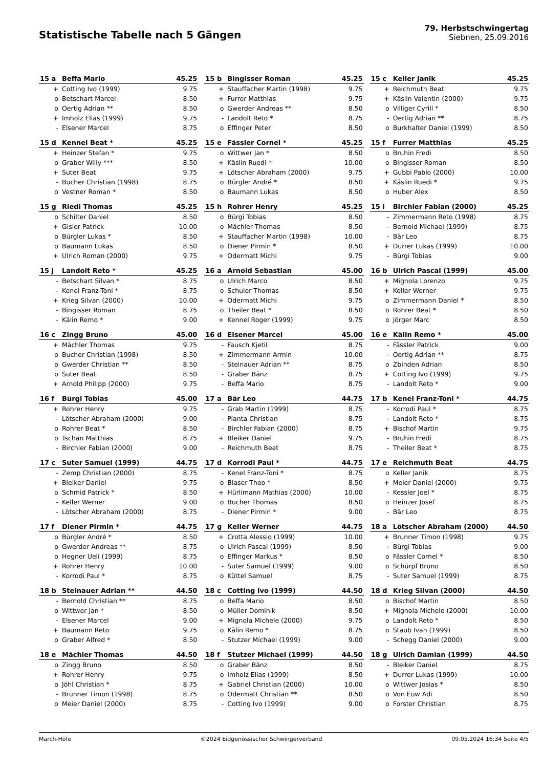Statistische Tabelle nach 5 Gängen
79. Herbstschwingertag
Siebnen, 25.09.2016
| 15 a | Beffa Mario | 45.25 |
| --- | --- | --- |
| + | Cotting Ivo (1999) | 9.75 |
| o | Betschart Marcel | 8.50 |
| o | Oertig Adrian ** | 8.50 |
| + | Imholz Elias (1999) | 9.75 |
| - | Elsener Marcel | 8.75 |
| 15 b | Bingisser Roman | 45.25 |
| --- | --- | --- |
| + | Stauffacher Martin (1998) | 9.75 |
| + | Furrer Matthias | 9.75 |
| o | Gwerder Andreas ** | 8.50 |
| - | Landolt Reto * | 8.75 |
| o | Effinger Peter | 8.50 |
| 15 c | Keller Janik | 45.25 |
| --- | --- | --- |
| + | Reichmuth Beat | 9.75 |
| + | Käslin Valentin (2000) | 9.75 |
| o | Villiger Cyrill * | 8.50 |
| - | Oertig Adrian ** | 8.75 |
| o | Burkhalter Daniel (1999) | 8.50 |
| 15 d | Kennel Beat * | 45.25 |
| --- | --- | --- |
| + | Heinzer Stefan * | 9.75 |
| o | Graber Willy *** | 8.50 |
| + | Suter Beat | 9.75 |
| - | Bucher Christian (1998) | 8.75 |
| o | Vestner Roman * | 8.50 |
| 15 e | Fässler Cornel * | 45.25 |
| --- | --- | --- |
| o | Wittwer Jan * | 8.50 |
| + | Käslin Ruedi * | 10.00 |
| + | Lötscher Abraham (2000) | 9.75 |
| o | Bürgler André * | 8.50 |
| o | Baumann Lukas | 8.50 |
| 15 f | Furrer Matthias | 45.25 |
| --- | --- | --- |
| o | Bruhin Fredi | 8.50 |
| o | Bingisser Roman | 8.50 |
| + | Gubbi Pablo (2000) | 10.00 |
| + | Käslin Ruedi * | 9.75 |
| o | Huber Alex | 8.50 |
| 15 g | Riedi Thomas | 45.25 |
| --- | --- | --- |
| o | Schilter Daniel | 8.50 |
| + | Gisler Patrick | 10.00 |
| o | Bürgler Lukas * | 8.50 |
| o | Baumann Lukas | 8.50 |
| + | Ulrich Roman (2000) | 9.75 |
| 15 h | Rohrer Henry | 45.25 |
| --- | --- | --- |
| o | Bürgi Tobias | 8.50 |
| o | Mächler Thomas | 8.50 |
| + | Stauffacher Martin (1998) | 10.00 |
| o | Diener Pirmin * | 8.50 |
| + | Odermatt Michi | 9.75 |
| 15 i | Birchler Fabian (2000) | 45.25 |
| --- | --- | --- |
| - | Zimmermann Reto (1998) | 8.75 |
| - | Bernold Michael (1999) | 8.75 |
| - | Bär Leo | 8.75 |
| + | Durrer Lukas (1999) | 10.00 |
| - | Bürgi Tobias | 9.00 |
| 15 j | Landolt Reto * | 45.25 |
| --- | --- | --- |
| - | Betschart Silvan * | 8.75 |
| - | Kenel Franz-Toni * | 8.75 |
| + | Krieg Silvan (2000) | 10.00 |
| - | Bingisser Roman | 8.75 |
| - | Kälin Remo * | 9.00 |
| 16 a | Arnold Sebastian | 45.00 |
| --- | --- | --- |
| o | Ulrich Marco | 8.50 |
| o | Schuler Thomas | 8.50 |
| + | Odermatt Michi | 9.75 |
| o | Theiler Beat * | 8.50 |
| + | Kennel Roger (1999) | 9.75 |
| 16 b | Ulrich Pascal (1999) | 45.00 |
| --- | --- | --- |
| + | Mignola Lorenzo | 9.75 |
| + | Keller Werner | 9.75 |
| o | Zimmermann Daniel * | 8.50 |
| o | Rohrer Beat * | 8.50 |
| o | Jörger Marc | 8.50 |
| 16 c | Zingg Bruno | 45.00 |
| --- | --- | --- |
| + | Mächler Thomas | 9.75 |
| o | Bucher Christian (1998) | 8.50 |
| o | Gwerder Christian ** | 8.50 |
| o | Suter Beat | 8.50 |
| + | Arnold Philipp (2000) | 9.75 |
| 16 d | Elsener Marcel | 45.00 |
| --- | --- | --- |
| - | Fausch Kjetil | 8.75 |
| + | Zimmermann Armin | 10.00 |
| - | Steinauer Adrian ** | 8.75 |
| - | Graber Bänz | 8.75 |
| - | Beffa Mario | 8.75 |
| 16 e | Kälin Remo * | 45.00 |
| --- | --- | --- |
| - | Fässler Patrick | 9.00 |
| - | Oertig Adrian ** | 8.75 |
| o | Zbinden Adrian | 8.50 |
| + | Cotting Ivo (1999) | 9.75 |
| - | Landolt Reto * | 9.00 |
| 16 f | Bürgi Tobias | 45.00 |
| --- | --- | --- |
| + | Rohrer Henry | 9.75 |
| - | Lötscher Abraham (2000) | 9.00 |
| o | Rohrer Beat * | 8.50 |
| o | Tschan Matthias | 8.75 |
| - | Birchler Fabian (2000) | 9.00 |
| 17 a | Bär Leo | 44.75 |
| --- | --- | --- |
| - | Grab Martin (1999) | 8.75 |
| - | Pianta Christian | 8.75 |
| - | Birchler Fabian (2000) | 8.75 |
| + | Bleiker Daniel | 9.75 |
| - | Reichmuth Beat | 8.75 |
| 17 b | Kenel Franz-Toni * | 44.75 |
| --- | --- | --- |
| - | Korrodi Paul * | 8.75 |
| - | Landolt Reto * | 8.75 |
| + | Bischof Martin | 9.75 |
| - | Bruhin Fredi | 8.75 |
| - | Theiler Beat * | 8.75 |
| 17 c | Suter Samuel (1999) | 44.75 |
| --- | --- | --- |
| - | Zemp Christian (2000) | 8.75 |
| + | Bleiker Daniel | 9.75 |
| o | Schmid Patrick * | 8.50 |
| - | Keller Werner | 9.00 |
| - | Lötscher Abraham (2000) | 8.75 |
| 17 d | Korrodi Paul * | 44.75 |
| --- | --- | --- |
| - | Kenel Franz-Toni * | 8.75 |
| o | Blaser Theo * | 8.50 |
| + | Hürlimann Mathias (2000) | 10.00 |
| o | Bucher Thomas | 8.50 |
| - | Diener Pirmin * | 9.00 |
| 17 e | Reichmuth Beat | 44.75 |
| --- | --- | --- |
| o | Keller Janik | 8.75 |
| + | Meier Daniel (2000) | 9.75 |
| - | Kessler Joel * | 8.75 |
| o | Heinzer Josef | 8.75 |
| - | Bär Leo | 8.75 |
| 17 f | Diener Pirmin * | 44.75 |
| --- | --- | --- |
| o | Bürgler André * | 8.50 |
| o | Gwerder Andreas ** | 8.75 |
| o | Hegner Ueli (1999) | 8.75 |
| + | Rohrer Henry | 10.00 |
| - | Korrodi Paul * | 8.75 |
| 17 g | Keller Werner | 44.75 |
| --- | --- | --- |
| + | Crotta Alessio (1999) | 10.00 |
| o | Ulrich Pascal (1999) | 8.50 |
| o | Effinger Markus * | 8.50 |
| - | Suter Samuel (1999) | 9.00 |
| o | Küttel Samuel | 8.75 |
| 18 a | Lötscher Abraham (2000) | 44.50 |
| --- | --- | --- |
| + | Brunner Timon (1998) | 9.75 |
| - | Bürgi Tobias | 9.00 |
| o | Fässler Cornel * | 8.50 |
| o | Schürpf Bruno | 8.50 |
| - | Suter Samuel (1999) | 8.75 |
| 18 b | Steinauer Adrian ** | 44.50 |
| --- | --- | --- |
| - | Bernold Christian ** | 8.75 |
| o | Wittwer Jan * | 8.50 |
| - | Elsener Marcel | 9.00 |
| + | Baumann Reto | 9.75 |
| o | Graber Alfred * | 8.50 |
| 18 c | Cotting Ivo (1999) | 44.50 |
| --- | --- | --- |
| o | Beffa Mario | 8.50 |
| o | Müller Dominik | 8.50 |
| + | Mignola Michele (2000) | 9.75 |
| o | Kälin Remo * | 8.75 |
| - | Stutzer Michael (1999) | 9.00 |
| 18 d | Krieg Silvan (2000) | 44.50 |
| --- | --- | --- |
| o | Bischof Martin | 8.50 |
| + | Mignola Michele (2000) | 10.00 |
| o | Landolt Reto * | 8.50 |
| o | Staub Ivan (1999) | 8.50 |
| - | Schegg Daniel (2000) | 9.00 |
| 18 e | Mächler Thomas | 44.50 |
| --- | --- | --- |
| o | Zingg Bruno | 8.50 |
| + | Rohrer Henry | 9.75 |
| o | Jöhl Christian * | 8.75 |
| - | Brunner Timon (1998) | 8.75 |
| o | Meier Daniel (2000) | 8.75 |
| 18 f | Stutzer Michael (1999) | 44.50 |
| --- | --- | --- |
| o | Graber Bänz | 8.50 |
| o | Imholz Elias (1999) | 8.50 |
| + | Gabriel Christian (2000) | 10.00 |
| o | Odermatt Christian ** | 8.50 |
| - | Cotting Ivo (1999) | 9.00 |
| 18 g | Ulrich Damian (1999) | 44.50 |
| --- | --- | --- |
| - | Bleiker Daniel | 8.75 |
| + | Durrer Lukas (1999) | 10.00 |
| o | Wittwer Josias * | 8.50 |
| o | Von Euw Adi | 8.50 |
| o | Forster Christian | 8.75 |
March-Höfe ©2024 Eidgenössischer Schwingerverband 09.05.2024 16:34 Seite 4/5